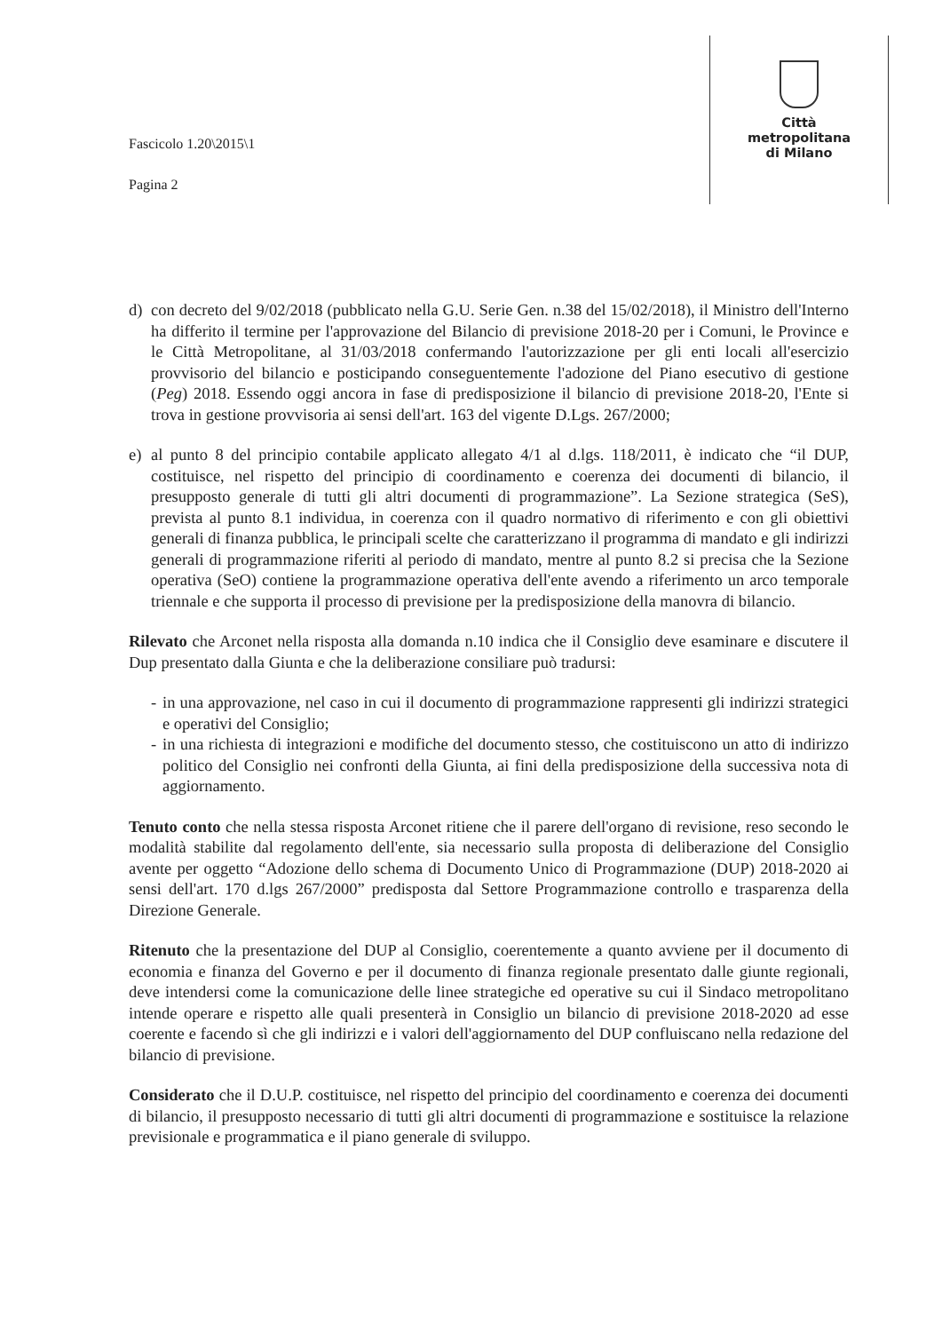Fascicolo 1.20\2015\1
Pagina 2
Città
metropolitana
di Milano
d) con decreto del 9/02/2018 (pubblicato nella G.U. Serie Gen. n.38 del 15/02/2018), il Ministro dell'Interno ha differito il termine per l'approvazione del Bilancio di previsione 2018-20 per i Comuni, le Province e le Città Metropolitane, al 31/03/2018 confermando l'autorizzazione per gli enti locali all'esercizio provvisorio del bilancio e posticipando conseguentemente l'adozione del Piano esecutivo di gestione (Peg) 2018. Essendo oggi ancora in fase di predisposizione il bilancio di previsione 2018-20, l'Ente si trova in gestione provvisoria ai sensi dell'art. 163 del vigente D.Lgs. 267/2000;
e) al punto 8 del principio contabile applicato allegato 4/1 al d.lgs. 118/2011, è indicato che “il DUP, costituisce, nel rispetto del principio di coordinamento e coerenza dei documenti di bilancio, il presupposto generale di tutti gli altri documenti di programmazione”. La Sezione strategica (SeS), prevista al punto 8.1 individua, in coerenza con il quadro normativo di riferimento e con gli obiettivi generali di finanza pubblica, le principali scelte che caratterizzano il programma di mandato e gli indirizzi generali di programmazione riferiti al periodo di mandato, mentre al punto 8.2 si precisa che la Sezione operativa (SeO) contiene la programmazione operativa dell'ente avendo a riferimento un arco temporale triennale e che supporta il processo di previsione per la predisposizione della manovra di bilancio.
Rilevato che Arconet nella risposta alla domanda n.10 indica che il Consiglio deve esaminare e discutere il Dup presentato dalla Giunta e che la deliberazione consiliare può tradursi:
- in una approvazione, nel caso in cui il documento di programmazione rappresenti gli indirizzi strategici e operativi del Consiglio;
- in una richiesta di integrazioni e modifiche del documento stesso, che costituiscono un atto di indirizzo politico del Consiglio nei confronti della Giunta, ai fini della predisposizione della successiva nota di aggiornamento.
Tenuto conto che nella stessa risposta Arconet ritiene che il parere dell'organo di revisione, reso secondo le modalità stabilite dal regolamento dell'ente, sia necessario sulla proposta di deliberazione del Consiglio avente per oggetto “Adozione dello schema di Documento Unico di Programmazione (DUP) 2018-2020 ai sensi dell'art. 170 d.lgs 267/2000” predisposta dal Settore Programmazione controllo e trasparenza della Direzione Generale.
Ritenuto che la presentazione del DUP al Consiglio, coerentemente a quanto avviene per il documento di economia e finanza del Governo e per il documento di finanza regionale presentato dalle giunte regionali, deve intendersi come la comunicazione delle linee strategiche ed operative su cui il Sindaco metropolitano intende operare e rispetto alle quali presenterà in Consiglio un bilancio di previsione 2018-2020 ad esse coerente e facendo sì che gli indirizzi e i valori dell'aggiornamento del DUP confluiscano nella redazione del bilancio di previsione.
Considerato che il D.U.P. costituisce, nel rispetto del principio del coordinamento e coerenza dei documenti di bilancio, il presupposto necessario di tutti gli altri documenti di programmazione e sostituisce la relazione previsionale e programmatica e il piano generale di sviluppo.